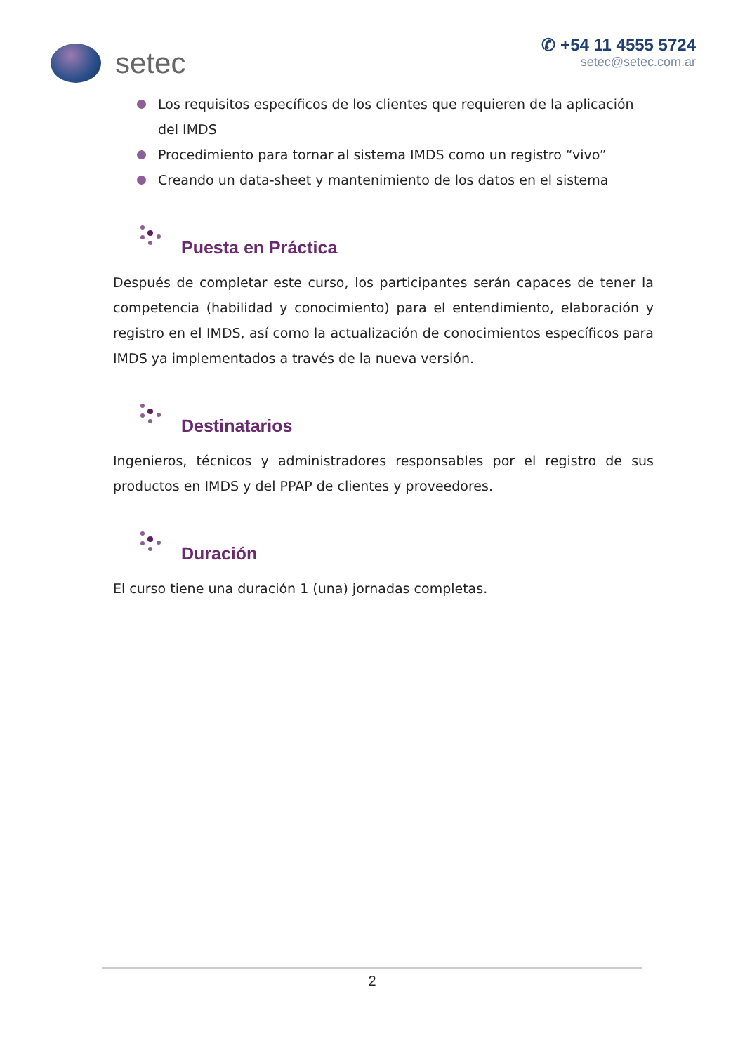setec
✆ +54 11 4555 5724
setec@setec.com.ar
Los requisitos específicos de los clientes que requieren de la aplicación del IMDS
Procedimiento para tornar al sistema IMDS como un registro “vivo”
Creando un data-sheet y mantenimiento de los datos en el sistema
Puesta en Práctica
Después de completar este curso, los participantes serán capaces de tener la competencia (habilidad y conocimiento) para el entendimiento, elaboración y registro en el IMDS, así como la actualización de conocimientos específicos para IMDS ya implementados a través de la nueva versión.
Destinatarios
Ingenieros, técnicos y administradores responsables por el registro de sus productos en IMDS y del PPAP de clientes y proveedores.
Duración
El curso tiene una duración 1 (una) jornadas completas.
2